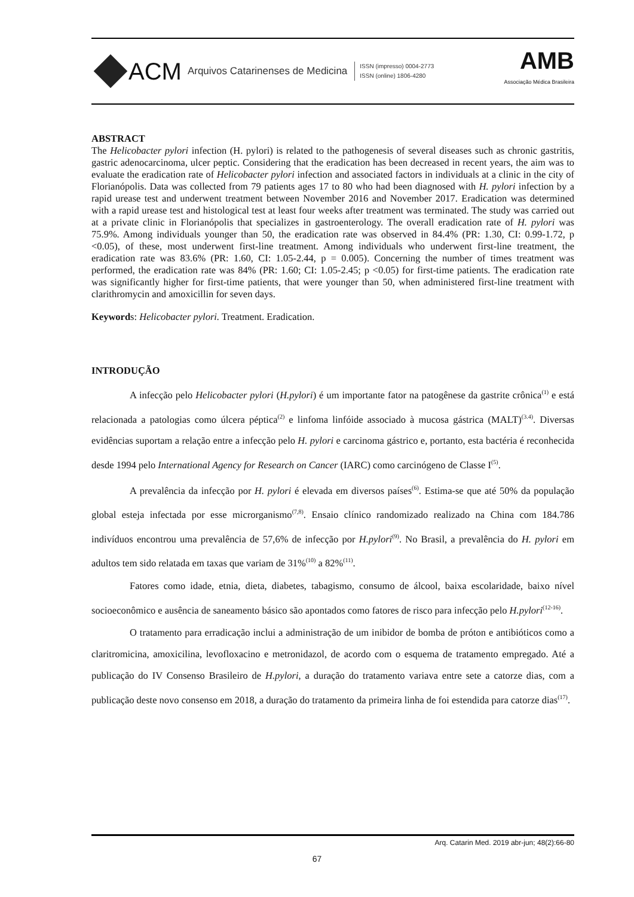ACM Arquivos Catarinenses de Medicina
ISSN (impresso) 0004-2773
ISSN (online) 1806-4280
AMB
Associação Médica Brasileira
ABSTRACT
The Helicobacter pylori infection (H. pylori) is related to the pathogenesis of several diseases such as chronic gastritis, gastric adenocarcinoma, ulcer peptic. Considering that the eradication has been decreased in recent years, the aim was to evaluate the eradication rate of Helicobacter pylori infection and associated factors in individuals at a clinic in the city of Florianópolis. Data was collected from 79 patients ages 17 to 80 who had been diagnosed with H. pylori infection by a rapid urease test and underwent treatment between November 2016 and November 2017. Eradication was determined with a rapid urease test and histological test at least four weeks after treatment was terminated. The study was carried out at a private clinic in Florianópolis that specializes in gastroenterology. The overall eradication rate of H. pylori was 75.9%. Among individuals younger than 50, the eradication rate was observed in 84.4% (PR: 1.30, CI: 0.99-1.72, p <0.05), of these, most underwent first-line treatment. Among individuals who underwent first-line treatment, the eradication rate was 83.6% (PR: 1.60, CI: 1.05-2.44, p = 0.005). Concerning the number of times treatment was performed, the eradication rate was 84% (PR: 1.60; CI: 1.05-2.45; p <0.05) for first-time patients. The eradication rate was significantly higher for first-time patients, that were younger than 50, when administered first-line treatment with clarithromycin and amoxicillin for seven days.
Keywords: Helicobacter pylori. Treatment. Eradication.
INTRODUÇÃO
A infecção pelo Helicobacter pylori (H.pylori) é um importante fator na patogênese da gastrite crônica<sup>(1)</sup> e está relacionada a patologias como úlcera péptica<sup>(2)</sup> e linfoma linfóide associado à mucosa gástrica (MALT)<sup>(3.4)</sup>. Diversas evidências suportam a relação entre a infecção pelo H. pylori e carcinoma gástrico e, portanto, esta bactéria é reconhecida desde 1994 pelo International Agency for Research on Cancer (IARC) como carcinógeno de Classe I<sup>(5)</sup>.
A prevalência da infecção por H. pylori é elevada em diversos países<sup>(6)</sup>. Estima-se que até 50% da população global esteja infectada por esse microrganismo<sup>(7,8)</sup>. Ensaio clínico randomizado realizado na China com 184.786 indivíduos encontrou uma prevalência de 57,6% de infecção por H.pylori<sup>(9)</sup>. No Brasil, a prevalência do H. pylori em adultos tem sido relatada em taxas que variam de 31%<sup>(10)</sup> a 82%<sup>(11)</sup>.
Fatores como idade, etnia, dieta, diabetes, tabagismo, consumo de álcool, baixa escolaridade, baixo nível socioeconômico e ausência de saneamento básico são apontados como fatores de risco para infecção pelo H.pylori<sup>(12-16)</sup>.
O tratamento para erradicação inclui a administração de um inibidor de bomba de próton e antibióticos como a claritromicina, amoxicilina, levofloxacino e metronidazol, de acordo com o esquema de tratamento empregado. Até a publicação do IV Consenso Brasileiro de H.pylori, a duração do tratamento variava entre sete a catorze dias, com a publicação deste novo consenso em 2018, a duração do tratamento da primeira linha de foi estendida para catorze dias<sup>(17)</sup>.
Arq. Catarin Med. 2019 abr-jun; 48(2):66-80
67